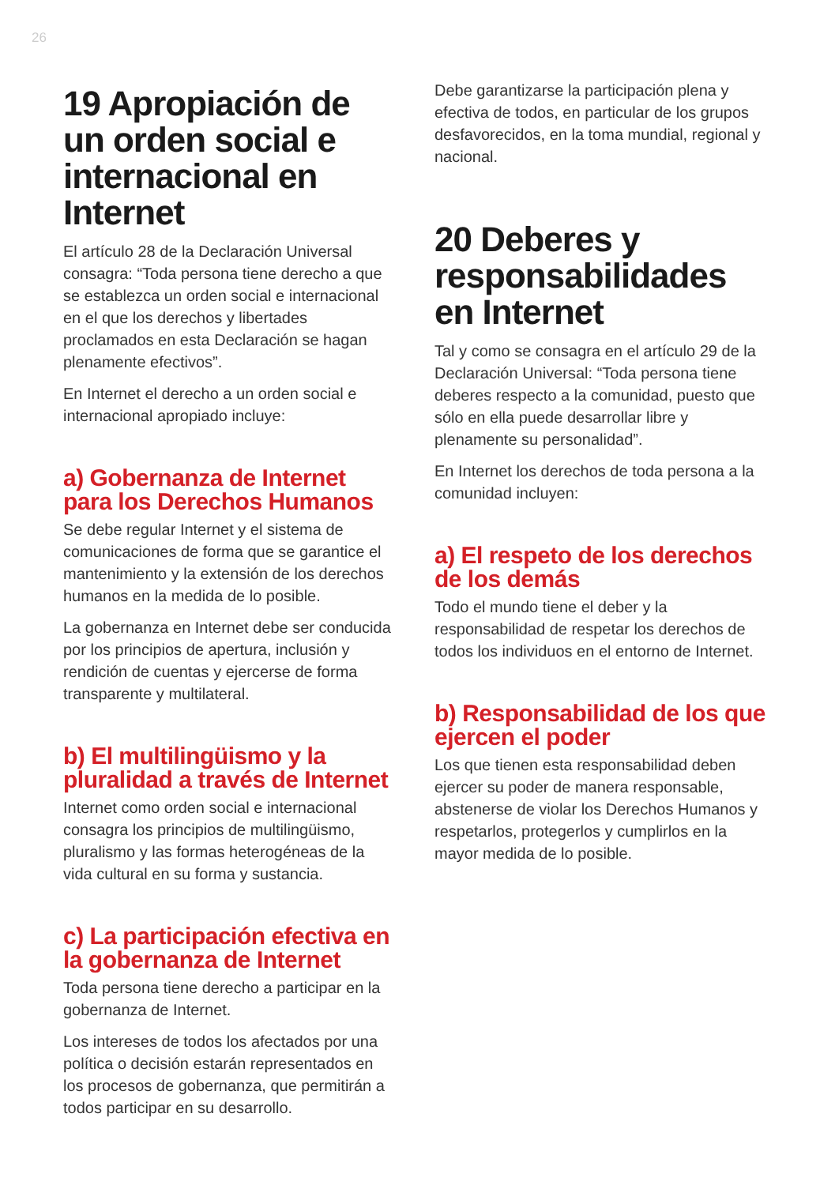26
19 Apropiación de un orden social e internacional en Internet
El artículo 28 de la Declaración Universal consagra: “Toda persona tiene derecho a que se establezca un orden social e internacional en el que los derechos y libertades proclamados en esta Declaración se hagan plenamente efectivos”.
En Internet el derecho a un orden social e internacional apropiado incluye:
a) Gobernanza de Internet para los Derechos Humanos
Se debe regular Internet y el sistema de comunicaciones de forma que se garantice el mantenimiento y la extensión de los derechos humanos en la medida de lo posible.
La gobernanza en Internet debe ser conducida por los principios de apertura, inclusión y rendición de cuentas y ejercerse de forma transparente y multilateral.
b) El multilingüismo y la pluralidad a través de Internet
Internet como orden social e internacional consagra los principios de multilingüismo, pluralismo y las formas heterogéneas de la vida cultural en su forma y sustancia.
c) La participación efectiva en la gobernanza de Internet
Toda persona tiene derecho a participar en la gobernanza de Internet.
Los intereses de todos los afectados por una política o decisión estarán representados en los procesos de gobernanza, que permitirán a todos participar en su desarrollo.
Debe garantizarse la participación plena y efectiva de todos, en particular de los grupos desfavorecidos, en la toma mundial, regional y nacional.
20 Deberes y responsabilidades en Internet
Tal y como se consagra en el artículo 29 de la Declaración Universal: “Toda persona tiene deberes respecto a la comunidad, puesto que sólo en ella puede desarrollar libre y plenamente su personalidad”.
En Internet los derechos de toda persona a la comunidad incluyen:
a) El respeto de los derechos de los demás
Todo el mundo tiene el deber y la responsabilidad de respetar los derechos de todos los individuos en el entorno de Internet.
b) Responsabilidad de los que ejercen el poder
Los que tienen esta responsabilidad deben ejercer su poder de manera responsable, abstenerse de violar los Derechos Humanos y respetarlos, protegerlos y cumplirlos en la mayor medida de lo posible.